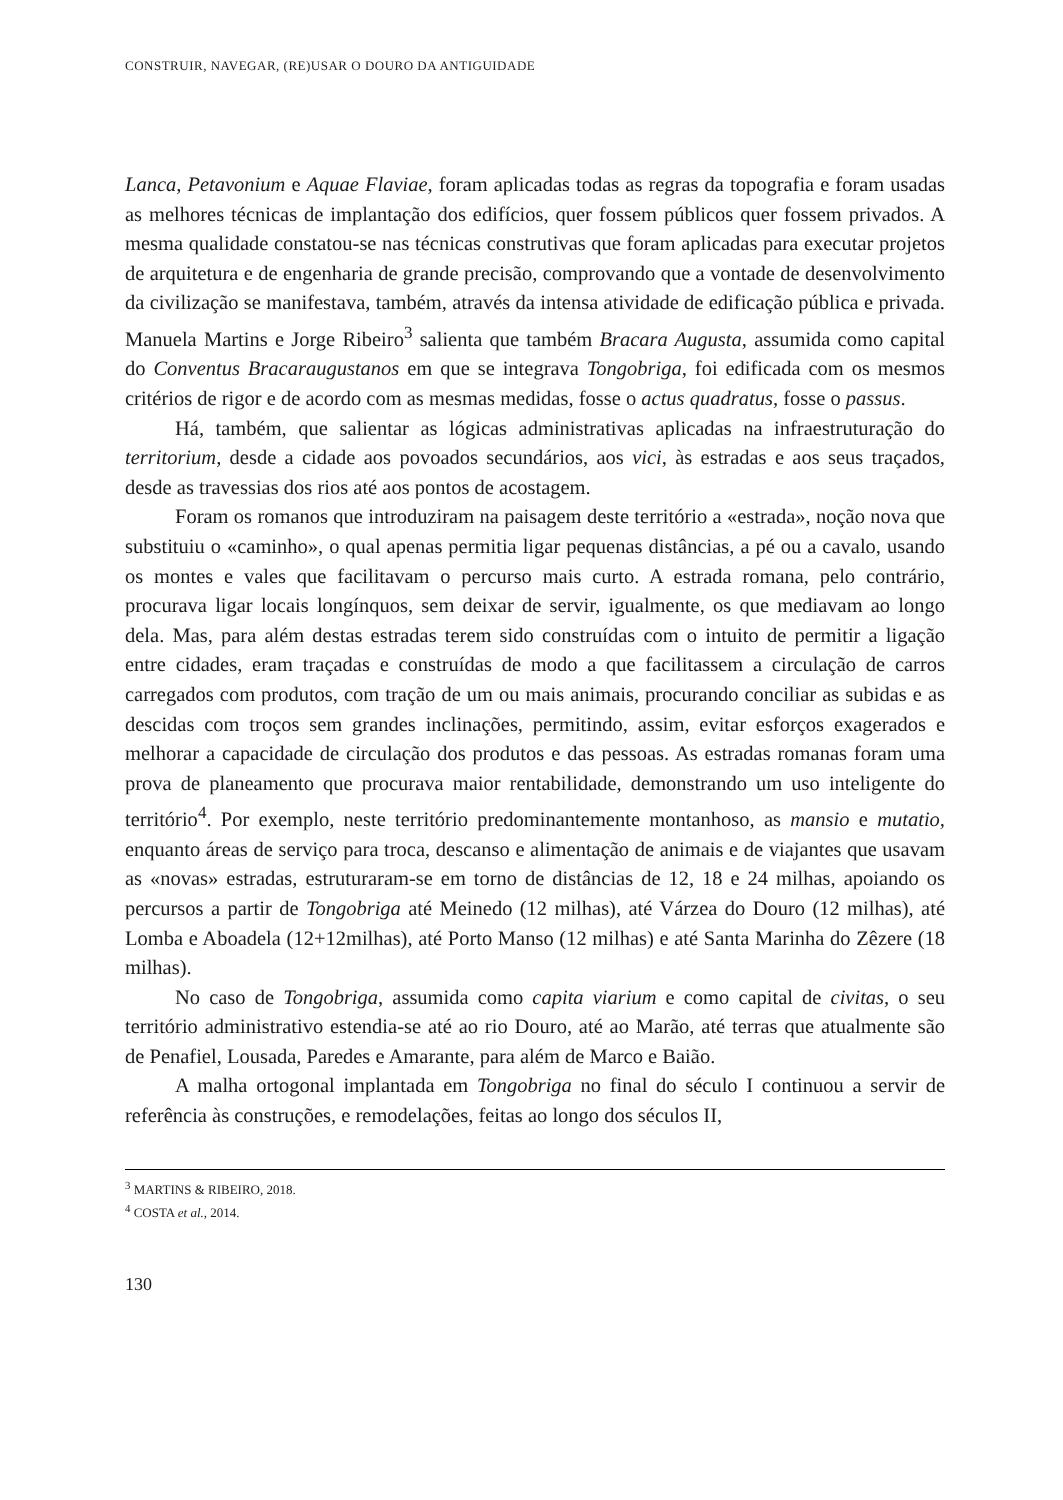CONSTRUIR, NAVEGAR, (RE)USAR O DOURO DA ANTIGUIDADE
Lanca, Petavonium e Aquae Flaviae, foram aplicadas todas as regras da topografia e foram usadas as melhores técnicas de implantação dos edifícios, quer fossem públicos quer fossem privados. A mesma qualidade constatou-se nas técnicas construtivas que foram aplicadas para executar projetos de arquitetura e de engenharia de grande precisão, comprovando que a vontade de desenvolvimento da civilização se manifestava, também, através da intensa atividade de edificação pública e privada. Manuela Martins e Jorge Ribeiro<sup>3</sup> salienta que também Bracara Augusta, assumida como capital do Conventus Bracaraugustanos em que se integrava Tongobriga, foi edificada com os mesmos critérios de rigor e de acordo com as mesmas medidas, fosse o actus quadratus, fosse o passus.
Há, também, que salientar as lógicas administrativas aplicadas na infraestruturação do territorium, desde a cidade aos povoados secundários, aos vici, às estradas e aos seus traçados, desde as travessias dos rios até aos pontos de acostagem.
Foram os romanos que introduziram na paisagem deste território a «estrada», noção nova que substituiu o «caminho», o qual apenas permitia ligar pequenas distâncias, a pé ou a cavalo, usando os montes e vales que facilitavam o percurso mais curto. A estrada romana, pelo contrário, procurava ligar locais longínquos, sem deixar de servir, igualmente, os que mediavam ao longo dela. Mas, para além destas estradas terem sido construídas com o intuito de permitir a ligação entre cidades, eram traçadas e construídas de modo a que facilitassem a circulação de carros carregados com produtos, com tração de um ou mais animais, procurando conciliar as subidas e as descidas com troços sem grandes inclinações, permitindo, assim, evitar esforços exagerados e melhorar a capacidade de circulação dos produtos e das pessoas. As estradas romanas foram uma prova de planeamento que procurava maior rentabilidade, demonstrando um uso inteligente do território<sup>4</sup>. Por exemplo, neste território predominantemente montanhoso, as mansio e mutatio, enquanto áreas de serviço para troca, descanso e alimentação de animais e de viajantes que usavam as «novas» estradas, estruturaram-se em torno de distâncias de 12, 18 e 24 milhas, apoiando os percursos a partir de Tongobriga até Meinedo (12 milhas), até Várzea do Douro (12 milhas), até Lomba e Aboadela (12+12milhas), até Porto Manso (12 milhas) e até Santa Marinha do Zêzere (18 milhas).
No caso de Tongobriga, assumida como capita viarium e como capital de civitas, o seu território administrativo estendia-se até ao rio Douro, até ao Marão, até terras que atualmente são de Penafiel, Lousada, Paredes e Amarante, para além de Marco e Baião.
A malha ortogonal implantada em Tongobriga no final do século I continuou a servir de referência às construções, e remodelações, feitas ao longo dos séculos II,
<sup>3</sup> MARTINS & RIBEIRO, 2018.
<sup>4</sup> COSTA et al., 2014.
130